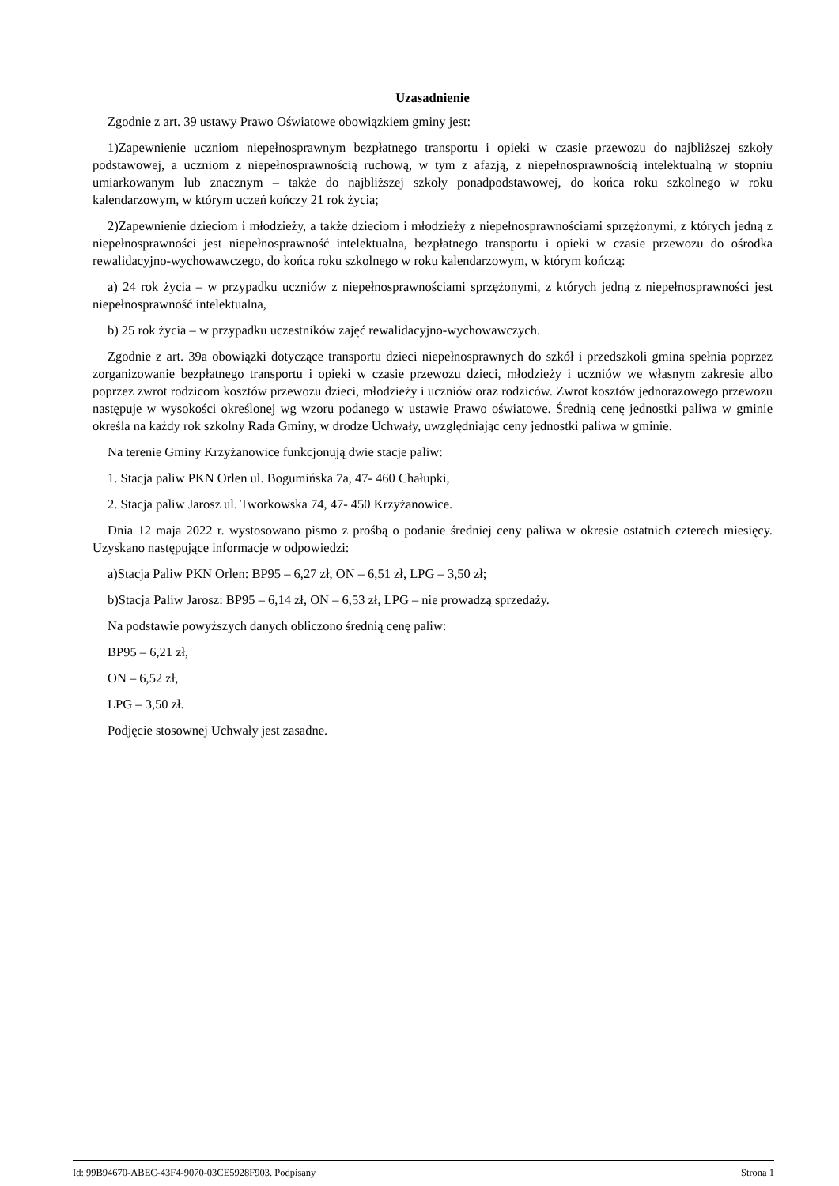Uzasadnienie
Zgodnie z art. 39 ustawy Prawo Oświatowe obowiązkiem gminy jest:
1)Zapewnienie uczniom niepełnosprawnym bezpłatnego transportu i opieki w czasie przewozu do najbliższej szkoły podstawowej, a uczniom z niepełnosprawnością ruchową, w tym z afazją, z niepełnosprawnością intelektualną w stopniu umiarkowanym lub znacznym – także do najbliższej szkoły ponadpodstawowej, do końca roku szkolnego w roku kalendarzowym, w którym uczeń kończy 21 rok życia;
2)Zapewnienie dzieciom i młodzieży, a także dzieciom i młodzieży z niepełnosprawnościami sprzężonymi, z których jedną z niepełnosprawności jest niepełnosprawność intelektualna, bezpłatnego transportu i opieki w czasie przewozu do ośrodka rewalidacyjno-wychowawczego, do końca roku szkolnego w roku kalendarzowym, w którym kończą:
a) 24 rok życia – w przypadku uczniów z niepełnosprawnościami sprzężonymi, z których jedną z niepełnosprawności jest niepełnosprawność intelektualna,
b) 25 rok życia – w przypadku uczestników zajęć rewalidacyjno-wychowawczych.
Zgodnie z art. 39a obowiązki dotyczące transportu dzieci niepełnosprawnych do szkół i przedszkoli gmina spełnia poprzez zorganizowanie bezpłatnego transportu i opieki w czasie przewozu dzieci, młodzieży i uczniów we własnym zakresie albo poprzez zwrot rodzicom kosztów przewozu dzieci, młodzieży i uczniów oraz rodziców. Zwrot kosztów jednorazowego przewozu następuje w wysokości określonej wg wzoru podanego w ustawie Prawo oświatowe. Średnią cenę jednostki paliwa w gminie określa na każdy rok szkolny Rada Gminy, w drodze Uchwały, uwzględniając ceny jednostki paliwa w gminie.
Na terenie Gminy Krzyżanowice funkcjonują dwie stacje paliw:
1. Stacja paliw PKN Orlen ul. Bogumińska 7a, 47- 460 Chałupki,
2. Stacja paliw Jarosz ul. Tworkowska 74, 47- 450 Krzyżanowice.
Dnia 12 maja 2022 r. wystosowano pismo z prośbą o podanie średniej ceny paliwa w okresie ostatnich czterech miesięcy. Uzyskano następujące informacje w odpowiedzi:
a)Stacja Paliw PKN Orlen: BP95 – 6,27 zł, ON – 6,51 zł, LPG – 3,50 zł;
b)Stacja Paliw Jarosz: BP95 – 6,14 zł, ON – 6,53 zł, LPG – nie prowadzą sprzedaży.
Na podstawie powyższych danych obliczono średnią cenę paliw:
BP95 – 6,21 zł,
ON – 6,52 zł,
LPG – 3,50 zł.
Podjęcie stosownej Uchwały jest zasadne.
Id: 99B94670-ABEC-43F4-9070-03CE5928F903. Podpisany Strona 1